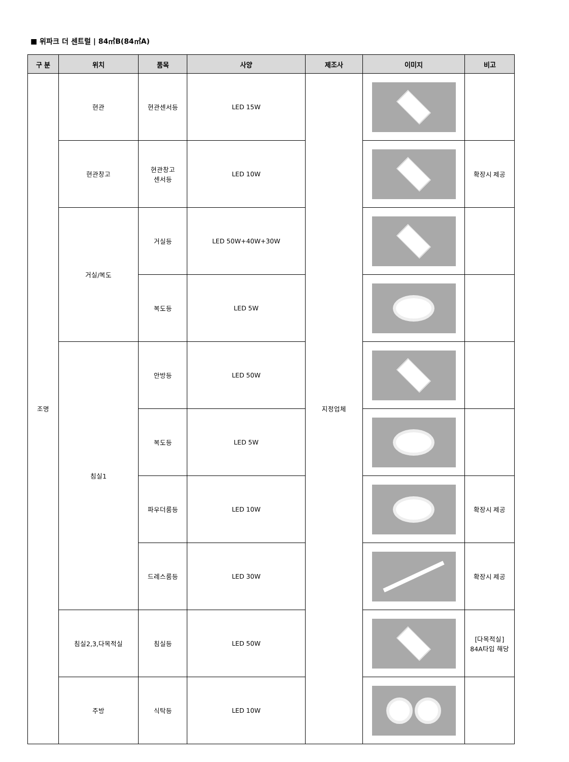■ 위파크 더 센트럴 | 84㎡B(84㎡A)
| 구 분 | 위치 | 품목 | 사양 | 제조사 | 이미지 | 비고 |
| --- | --- | --- | --- | --- | --- | --- |
| 조명 | 현관 | 현관센서등 | LED 15W | 지정업체 | | |
| | 현관창고 | 현관창고 센서등 | LED 10W | | | 확장시 제공 |
| | 거실/복도 | 거실등 | LED 50W+40W+30W | | | |
| | | 복도등 | LED 5W | | | |
| | 침실1 | 안방등 | LED 50W | | | |
| | | 복도등 | LED 5W | | | |
| | | 파우더룸등 | LED 10W | | | 확장시 제공 |
| | | 드레스룸등 | LED 30W | | | 확장시 제공 |
| | 침실2,3,다목적실 | 침실등 | LED 50W | | | [다목적실] 84A타입 해당 |
| | 주방 | 식탁등 | LED 10W | | | |